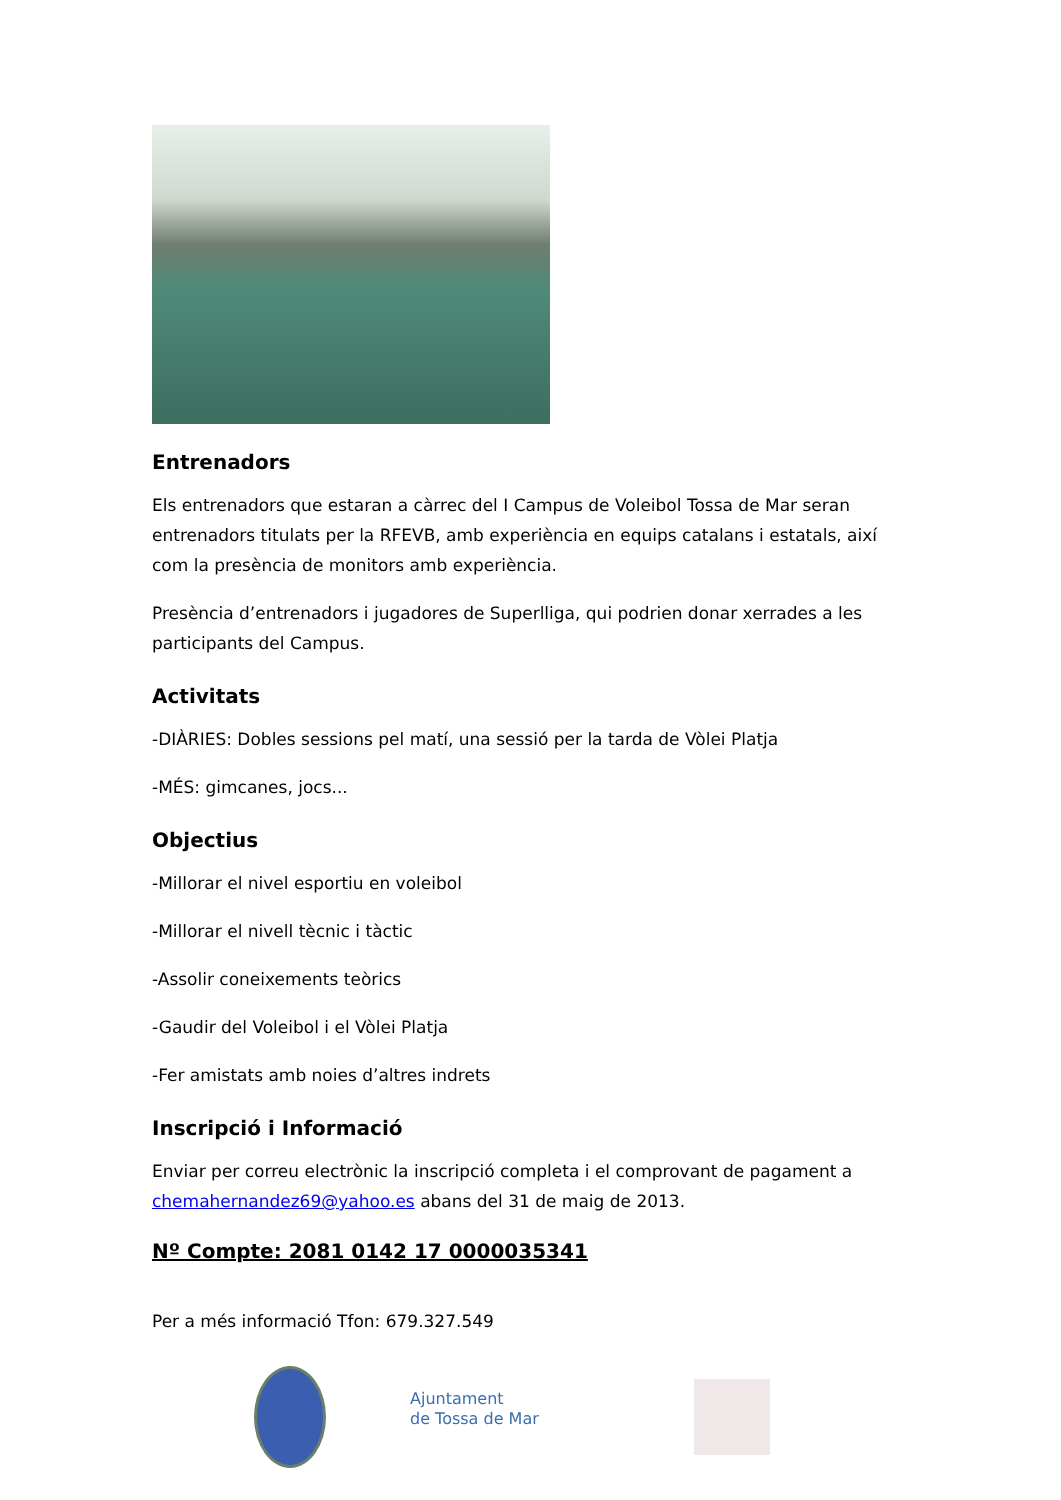Entrenadors
Els entrenadors que estaran a càrrec del I Campus de Voleibol Tossa de Mar seran entrenadors titulats per la RFEVB, amb experiència en equips catalans i estatals, així com la presència de monitors amb experiència.
Presència d’entrenadors i jugadores de Superlliga, qui podrien donar xerrades a les participants del Campus.
Activitats
-DIÀRIES: Dobles sessions pel matí, una sessió per la tarda de Vòlei Platja
-MÉS: gimcanes, jocs...
Objectius
-Millorar el nivel esportiu en voleibol
-Millorar el nivell tècnic i tàctic
-Assolir coneixements teòrics
-Gaudir del Voleibol i el Vòlei Platja
-Fer amistats amb noies d’altres indrets
Inscripció i Informació
Enviar per correu electrònic la inscripció completa i el comprovant de pagament a chemahernandez69@yahoo.es abans del 31 de maig de 2013.
Nº Compte: 2081 0142 17 0000035341
Per a més informació Tfon: 679.327.549
Ajuntament
de Tossa de Mar